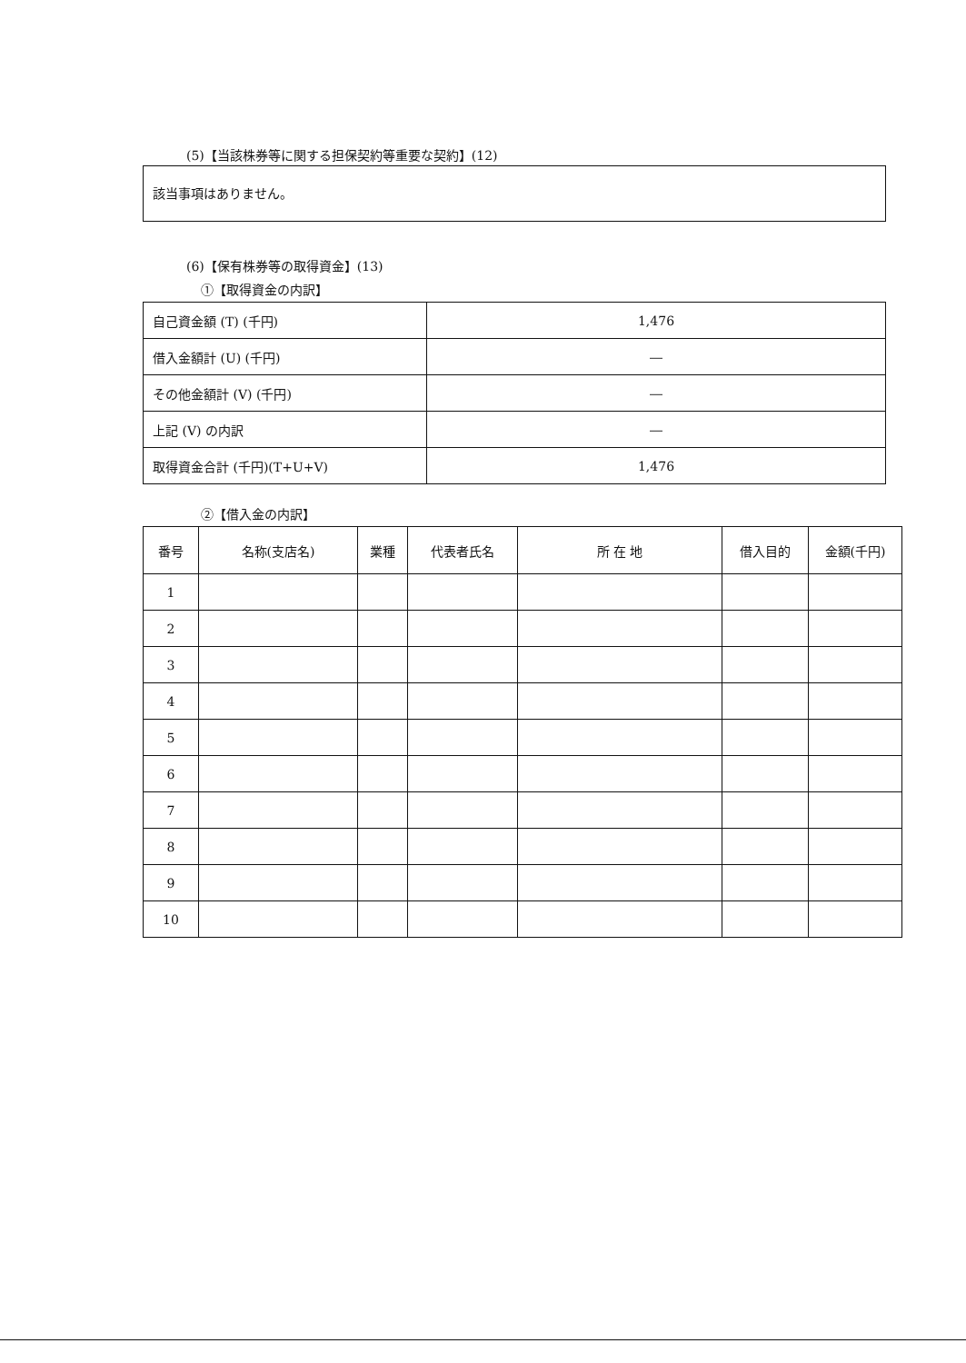(5)【当該株券等に関する担保契約等重要な契約】(12)
該当事項はありません。
(6)【保有株券等の取得資金】(13)
①【取得資金の内訳】
| 自己資金額 (T) (千円) | 1,476 |
| 借入金額計 (U) (千円) | ― |
| その他金額計 (V) (千円) | ― |
| 上記 (V) の内訳 | ― |
| 取得資金合計 (千円)(T+U+V) | 1,476 |
②【借入金の内訳】
| 番号 | 名称(支店名) | 業種 | 代表者氏名 | 所 在 地 | 借入目的 | 金額(千円) |
| --- | --- | --- | --- | --- | --- | --- |
| 1 | | | | | | |
| 2 | | | | | | |
| 3 | | | | | | |
| 4 | | | | | | |
| 5 | | | | | | |
| 6 | | | | | | |
| 7 | | | | | | |
| 8 | | | | | | |
| 9 | | | | | | |
| 10 | | | | | | |